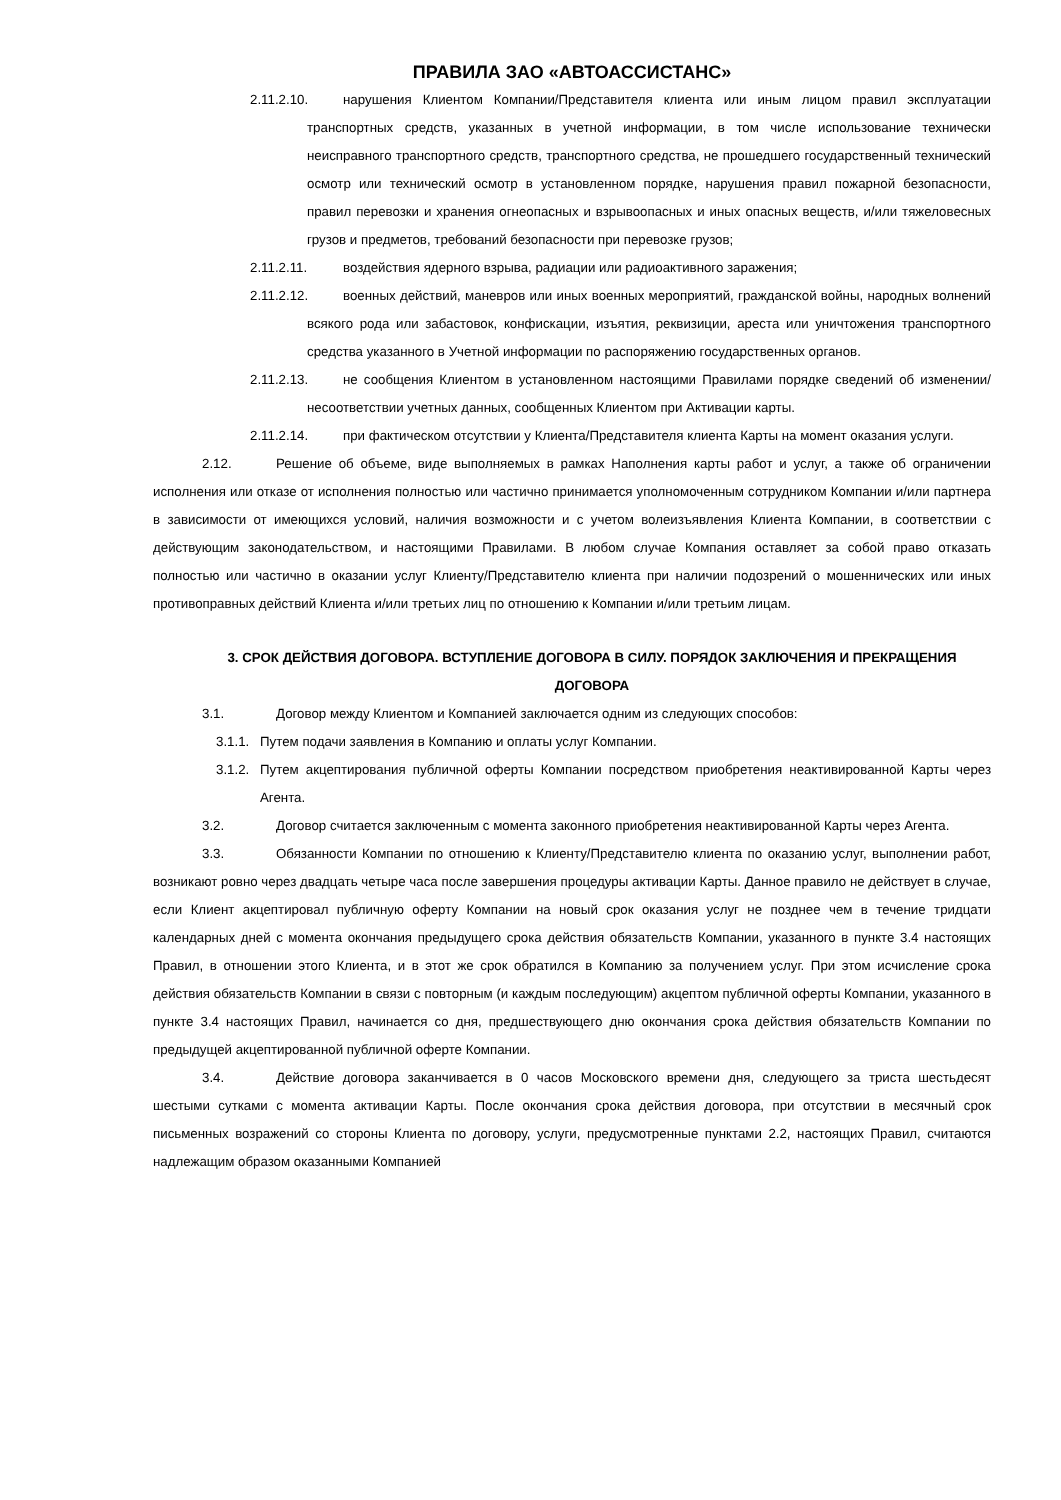ПРАВИЛА ЗАО «АВТОАССИСТАНС»
2.11.2.10. нарушения Клиентом Компании/Представителя клиента или иным лицом правил эксплуатации транспортных средств, указанных в учетной информации, в том числе использование технически неисправного транспортного средств, транспортного средства, не прошедшего государственный технический осмотр или технический осмотр в установленном порядке, нарушения правил пожарной безопасности, правил перевозки и хранения огнеопасных и взрывоопасных и иных опасных веществ, и/или тяжеловесных грузов и предметов, требований безопасности при перевозке грузов;
2.11.2.11. воздействия ядерного взрыва, радиации или радиоактивного заражения;
2.11.2.12. военных действий, маневров или иных военных мероприятий, гражданской войны, народных волнений всякого рода или забастовок, конфискации, изъятия, реквизиции, ареста или уничтожения транспортного средства указанного в Учетной информации по распоряжению государственных органов.
2.11.2.13. не сообщения Клиентом в установленном настоящими Правилами порядке сведений об изменении/несоответствии учетных данных, сообщенных Клиентом при Активации карты.
2.11.2.14. при фактическом отсутствии у Клиента/Представителя клиента Карты на момент оказания услуги.
2.12. Решение об объеме, виде выполняемых в рамках Наполнения карты работ и услуг, а также об ограничении исполнения или отказе от исполнения полностью или частично принимается уполномоченным сотрудником Компании и/или партнера в зависимости от имеющихся условий, наличия возможности и с учетом волеизъявления Клиента Компании, в соответствии с действующим законодательством, и настоящими Правилами. В любом случае Компания оставляет за собой право отказать полностью или частично в оказании услуг Клиенту/Представителю клиента при наличии подозрений о мошеннических или иных противоправных действий Клиента и/или третьих лиц по отношению к Компании и/или третьим лицам.
3. СРОК ДЕЙСТВИЯ ДОГОВОРА. ВСТУПЛЕНИЕ ДОГОВОРА В СИЛУ. ПОРЯДОК ЗАКЛЮЧЕНИЯ И ПРЕКРАЩЕНИЯ ДОГОВОРА
3.1. Договор между Клиентом и Компанией заключается одним из следующих способов:
3.1.1. Путем подачи заявления в Компанию и оплаты услуг Компании.
3.1.2. Путем акцептирования публичной оферты Компании посредством приобретения неактивированной Карты через Агента.
3.2. Договор считается заключенным с момента законного приобретения неактивированной Карты через Агента.
3.3. Обязанности Компании по отношению к Клиенту/Представителю клиента по оказанию услуг, выполнении работ, возникают ровно через двадцать четыре часа после завершения процедуры активации Карты. Данное правило не действует в случае, если Клиент акцептировал публичную оферту Компании на новый срок оказания услуг не позднее чем в течение тридцати календарных дней с момента окончания предыдущего срока действия обязательств Компании, указанного в пункте 3.4 настоящих Правил, в отношении этого Клиента, и в этот же срок обратился в Компанию за получением услуг. При этом исчисление срока действия обязательств Компании в связи с повторным (и каждым последующим) акцептом публичной оферты Компании, указанного в пункте 3.4 настоящих Правил, начинается со дня, предшествующего дню окончания срока действия обязательств Компании по предыдущей акцептированной публичной оферте Компании.
3.4. Действие договора заканчивается в 0 часов Московского времени дня, следующего за триста шестьдесят шестыми сутками с момента активации Карты. После окончания срока действия договора, при отсутствии в месячный срок письменных возражений со стороны Клиента по договору, услуги, предусмотренные пунктами 2.2, настоящих Правил, считаются надлежащим образом оказанными Компанией